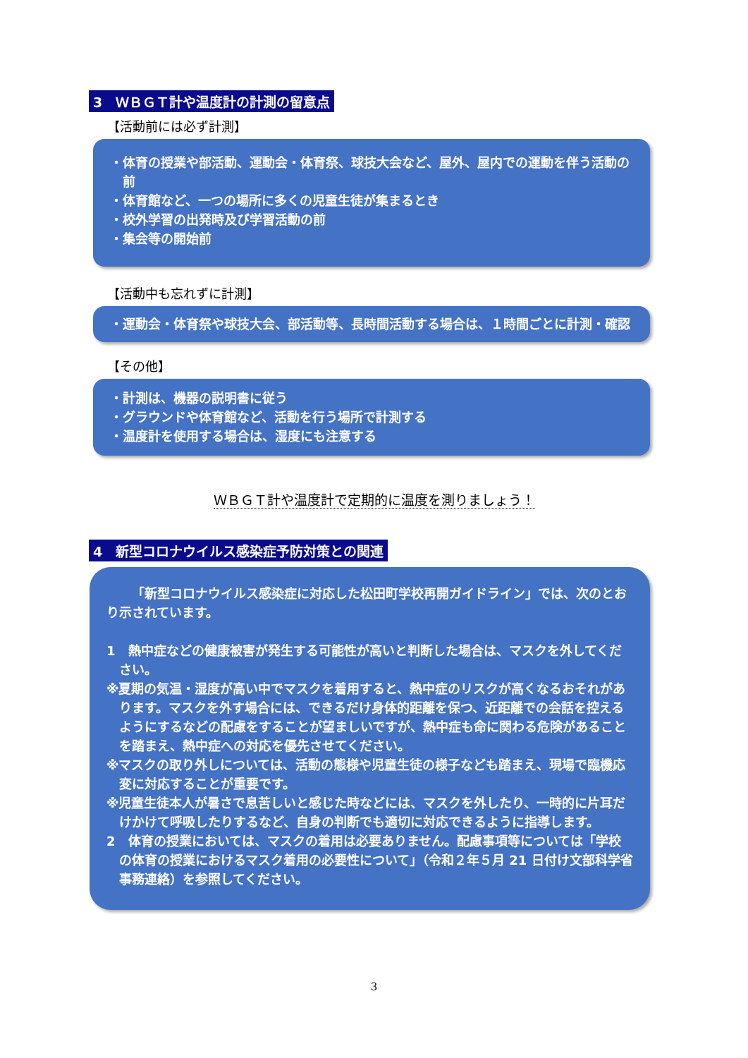3　ＷＢＧＴ計や温度計の計測の留意点
【活動前には必ず計測】
・体育の授業や部活動、運動会・体育祭、球技大会など、屋外、屋内での運動を伴う活動の前
・体育館など、一つの場所に多くの児童生徒が集まるとき
・校外学習の出発時及び学習活動の前
・集会等の開始前
【活動中も忘れずに計測】
・運動会・体育祭や球技大会、部活動等、長時間活動する場合は、１時間ごとに計測・確認
【その他】
・計測は、機器の説明書に従う
・グラウンドや体育館など、活動を行う場所で計測する
・温度計を使用する場合は、湿度にも注意する
ＷＢＧＴ計や温度計で定期的に温度を測りましょう！
4　新型コロナウイルス感染症予防対策との関連
「新型コロナウイルス感染症に対応した松田町学校再開ガイドライン」では、次のとおり示されています。
1　熱中症などの健康被害が発生する可能性が高いと判断した場合は、マスクを外してください。
※夏期の気温・湿度が高い中でマスクを着用すると、熱中症のリスクが高くなるおそれがあります。マスクを外す場合には、できるだけ身体的距離を保つ、近距離での会話を控えるようにするなどの配慮をすることが望ましいですが、熱中症も命に関わる危険があることを踏まえ、熱中症への対応を優先させてください。
※マスクの取り外しについては、活動の態様や児童生徒の様子なども踏まえ、現場で臨機応変に対応することが重要です。
※児童生徒本人が暑さで息苦しいと感じた時などには、マスクを外したり、一時的に片耳だけかけて呼吸したりするなど、自身の判断でも適切に対応できるように指導します。
2　体育の授業においては、マスクの着用は必要ありません。配慮事項等については「学校の体育の授業におけるマスク着用の必要性について」（令和２年５月 21 日付け文部科学省事務連絡）を参照してください。
3